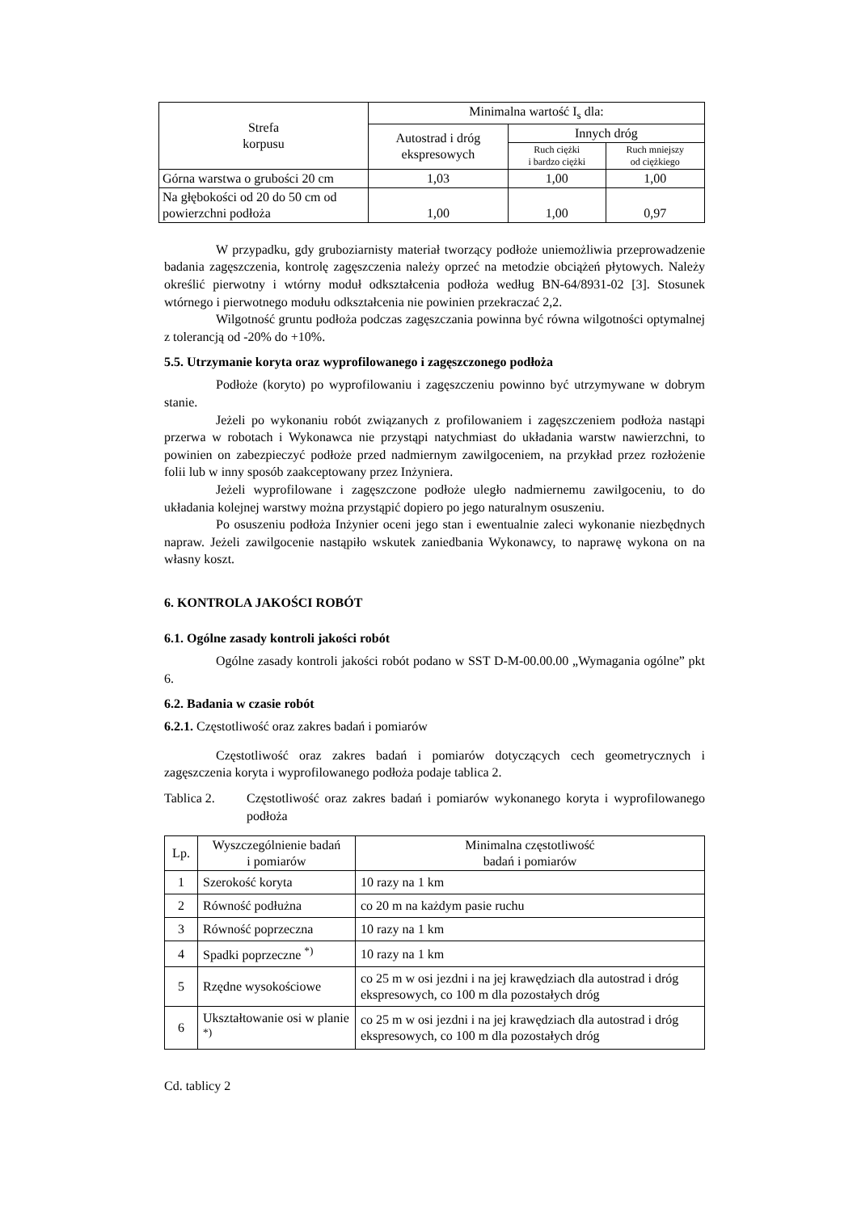| Strefa korpusu | Minimalna wartość I<sub>s</sub> dla: | | |
| --- | --- | --- | --- |
| | Autostrad i dróg ekspresowych | Innych dróg | |
| | | Ruch ciężki i bardzo ciężki | Ruch mniejszy od ciężkiego |
| Górna warstwa o grubości 20 cm | 1,03 | 1,00 | 1,00 |
| Na głębokości od 20 do 50 cm od powierzchni podłoża | 1,00 | 1,00 | 0,97 |
W przypadku, gdy gruboziarnisty materiał tworzący podłoże uniemożliwia przeprowadzenie badania zagęszczenia, kontrolę zagęszczenia należy oprzeć na metodzie obciążeń płytowych. Należy określić pierwotny i wtórny moduł odkształcenia podłoża według BN-64/8931-02 [3]. Stosunek wtórnego i pierwotnego modułu odkształcenia nie powinien przekraczać 2,2.
Wilgotność gruntu podłoża podczas zagęszczania powinna być równa wilgotności optymalnej z tolerancją od -20% do +10%.
5.5. Utrzymanie koryta oraz wyprofilowanego i zagęszczonego podłoża
Podłoże (koryto) po wyprofilowaniu i zagęszczeniu powinno być utrzymywane w dobrym stanie.
Jeżeli po wykonaniu robót związanych z profilowaniem i zagęszczeniem podłoża nastąpi przerwa w robotach i Wykonawca nie przystąpi natychmiast do układania warstw nawierzchni, to powinien on zabezpieczyć podłoże przed nadmiernym zawilgoceniem, na przykład przez rozłożenie folii lub w inny sposób zaakceptowany przez Inżyniera.
Jeżeli wyprofilowane i zagęszczone podłoże uległo nadmiernemu zawilgoceniu, to do układania kolejnej warstwy można przystąpić dopiero po jego naturalnym osuszeniu.
Po osuszeniu podłoża Inżynier oceni jego stan i ewentualnie zaleci wykonanie niezbędnych napraw. Jeżeli zawilgocenie nastąpiło wskutek zaniedbania Wykonawcy, to naprawę wykona on na własny koszt.
6. KONTROLA JAKOŚCI ROBÓT
6.1. Ogólne zasady kontroli jakości robót
Ogólne zasady kontroli jakości robót podano w SST D-M-00.00.00 „Wymagania ogólne” pkt 6.
6.2. Badania w czasie robót
6.2.1. Częstotliwość oraz zakres badań i pomiarów
Częstotliwość oraz zakres badań i pomiarów dotyczących cech geometrycznych i zagęszczenia koryta i wyprofilowanego podłoża podaje tablica 2.
Tablica 2.
Częstotliwość oraz zakres badań i pomiarów wykonanego koryta i wyprofilowanego podłoża
| Lp. | Wyszczególnienie badań i pomiarów | Minimalna częstotliwość badań i pomiarów |
| --- | --- | --- |
| 1 | Szerokość koryta | 10 razy na 1 km |
| 2 | Równość podłużna | co 20 m na każdym pasie ruchu |
| 3 | Równość poprzeczna | 10 razy na 1 km |
| 4 | Spadki poprzeczne <sup>*)</sup> | 10 razy na 1 km |
| 5 | Rzędne wysokościowe | co 25 m w osi jezdni i na jej krawędziach dla autostrad i dróg ekspresowych, co 100 m dla pozostałych dróg |
| 6 | Ukształtowanie osi w planie <sup>*)</sup> | co 25 m w osi jezdni i na jej krawędziach dla autostrad i dróg ekspresowych, co 100 m dla pozostałych dróg |
Cd. tablicy 2